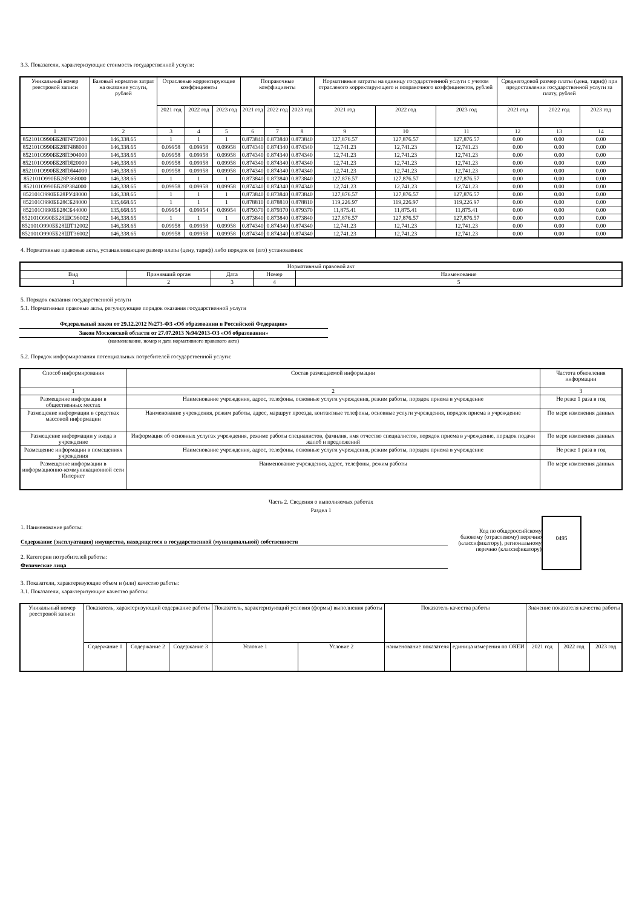3.3. Показатели, характеризующие стоимость государственной услуги:
| Уникальный номер реестровой записи | Базовый норматив затрат на оказание услуги, рублей | Отраслевые корректирующие коэффициенты | | | Поправочные коэффициенты | | | Нормативные затраты на единицу государственной услуги с учетом отраслевого корректирующего и поправочного коэффициентов, рублей | | | Среднегодовой размер платы (цена, тариф) при предоставлении государственной услуги за плату, рублей | | |
| --- | --- | --- | --- | --- | --- | --- | --- | --- | --- | --- | --- | --- | --- |
| | | 2021 год | 2022 год | 2023 год | 2021 год | 2022 год | 2023 год | 2021 год | 2022 год | 2023 год | 2021 год | 2022 год | 2023 год |
| 1 | 2 | 3 | 4 | 5 | 6 | 7 | 8 | 9 | 10 | 11 | 12 | 13 | 14 |
| 852101О990ББ28ПЧ72000 | 146,338.65 | 1 | 1 | 1 | 0.873840 | 0.873840 | 0.873840 | 127,876.57 | 127,876.57 | 127,876.57 | 0.00 | 0.00 | 0.00 |
| 852101О990ББ28ПЧ88000 | 146,338.65 | 0.09958 | 0.09958 | 0.09958 | 0.874340 | 0.874340 | 0.874340 | 12,741.23 | 12,741.23 | 12,741.23 | 0.00 | 0.00 | 0.00 |
| 852101О990ББ28ПЭ04000 | 146,338.65 | 0.09958 | 0.09958 | 0.09958 | 0.874340 | 0.874340 | 0.874340 | 12,741.23 | 12,741.23 | 12,741.23 | 0.00 | 0.00 | 0.00 |
| 852101О990ББ28ПЯ20000 | 146,338.65 | 0.09958 | 0.09958 | 0.09958 | 0.874340 | 0.874340 | 0.874340 | 12,741.23 | 12,741.23 | 12,741.23 | 0.00 | 0.00 | 0.00 |
| 852101О990ББ28ПЯ44000 | 146,338.65 | 0.09958 | 0.09958 | 0.09958 | 0.874340 | 0.874340 | 0.874340 | 12,741.23 | 12,741.23 | 12,741.23 | 0.00 | 0.00 | 0.00 |
| 852101О990ББ28Р368000 | 146,338.65 | 1 | 1 | 1 | 0.873840 | 0.873840 | 0.873840 | 127,876.57 | 127,876.57 | 127,876.57 | 0.00 | 0.00 | 0.00 |
| 852101О990ББ28Р384000 | 146,338.65 | 0.09958 | 0.09958 | 0.09958 | 0.874340 | 0.874340 | 0.874340 | 12,741.23 | 12,741.23 | 12,741.23 | 0.00 | 0.00 | 0.00 |
| 852101О990ББ28РУ48000 | 146,338.65 | 1 | 1 | 1 | 0.873840 | 0.873840 | 0.873840 | 127,876.57 | 127,876.57 | 127,876.57 | 0.00 | 0.00 | 0.00 |
| 852101О990ББ28СБ28000 | 135,668.65 | 1 | 1 | 1 | 0.878810 | 0.878810 | 0.878810 | 119,226.97 | 119,226.97 | 119,226.97 | 0.00 | 0.00 | 0.00 |
| 852101О990ББ28СБ44000 | 135,668.65 | 0.09954 | 0.09954 | 0.09954 | 0.879370 | 0.879370 | 0.879370 | 11,875.41 | 11,875.41 | 11,875.41 | 0.00 | 0.00 | 0.00 |
| 852101О990ББ28ШС96002 | 146,338.65 | 1 | 1 | 1 | 0.873840 | 0.873840 | 0.873840 | 127,876.57 | 127,876.57 | 127,876.57 | 0.00 | 0.00 | 0.00 |
| 852101О990ББ28ШТ12002 | 146,338.65 | 0.09958 | 0.09958 | 0.09958 | 0.874340 | 0.874340 | 0.874340 | 12,741.23 | 12,741.23 | 12,741.23 | 0.00 | 0.00 | 0.00 |
| 852101О990ББ28ШТ36002 | 146,338.65 | 0.09958 | 0.09958 | 0.09958 | 0.874340 | 0.874340 | 0.874340 | 12,741.23 | 12,741.23 | 12,741.23 | 0.00 | 0.00 | 0.00 |
4. Нормативные правовые акты, устанавливающие размер платы (цену, тариф) либо порядок ее (его) установления:
| Нормативный правовой акт | | | | |
| --- | --- | --- | --- | --- |
| Вид | Принявший орган | Дата | Номер | Наименование |
| 1 | 2 | 3 | 4 | 5 |
5. Порядок оказания государственной услуги
5.1. Нормативные правовые акты, регулирующие порядок оказания государственной услуги
Федеральный закон от 29.12.2012 №273-ФЗ «Об образовании в Российской Федерации»
Закон Московской области от 27.07.2013 №94/2013-ОЗ «Об образовании»
(наименование, номер и дата нормативного правового акта)
5.2. Порядок информирования потенциальных потребителей государственной услуги:
| Способ информирования | Состав размещаемой информации | Частота обновления информации |
| --- | --- | --- |
| 1 | 2 | 3 |
| Размещение информации в общественных местах | Наименование учреждения, адрес, телефоны, основные услуги учреждения, режим работы, порядок приема в учреждение | Не реже 1 раза в год |
| Размещение информации в средствах массовой информации | Наименование учреждения, режим работы, адрес, маршрут проезда, контактные телефоны, основные услуги учреждения, порядок приема в учреждение | По мере изменения данных |
| Размещение информации у входа в учреждение | Информация об основных услугах учреждения, режиме работы специалистов, фамилия, имя отчество специалистов, порядок приема в учреждение, порядок подачи жалоб и предложений | По мере изменения данных |
| Размещение информации в помещениях учреждения | Наименование учреждения, адрес, телефоны, основные услуги учреждения, режим работы, порядок приема в учреждение | Не реже 1 раза в год |
| Размещение информации в информационно-коммуникационной сети Интернет | Наименование учреждения, адрес, телефоны, режим работы | По мере изменения данных |
Часть 2. Сведения о выполняемых работах
Раздел 1
1. Наименование работы:
Содержание (эксплуатация) имущества, находящегося в государственной (муниципальной) собственности
2. Категории потребителей работы:
Физические лица
Код по общероссийскому базовому (отраслевому) перечню (классификатору), региональному перечню (классификатору)
0495
3. Показатели, характеризующие объем и (или) качество работы:
3.1. Показатели, характеризующие качество работы:
| Уникальный номер реестровой записи | Показатель, характеризующий содержание работы | | | Показатель, характеризующий условия (формы) выполнения работы | | Показатель качества работы | | Значение показателя качества работы | | |
| --- | --- | --- | --- | --- | --- | --- | --- | --- | --- | --- |
| | Содержание 1 | Содержание 2 | Содержание 3 | Условие 1 | Условие 2 | наименование показателя | единица измерения по ОКЕИ | 2021 год | 2022 год | 2023 год |